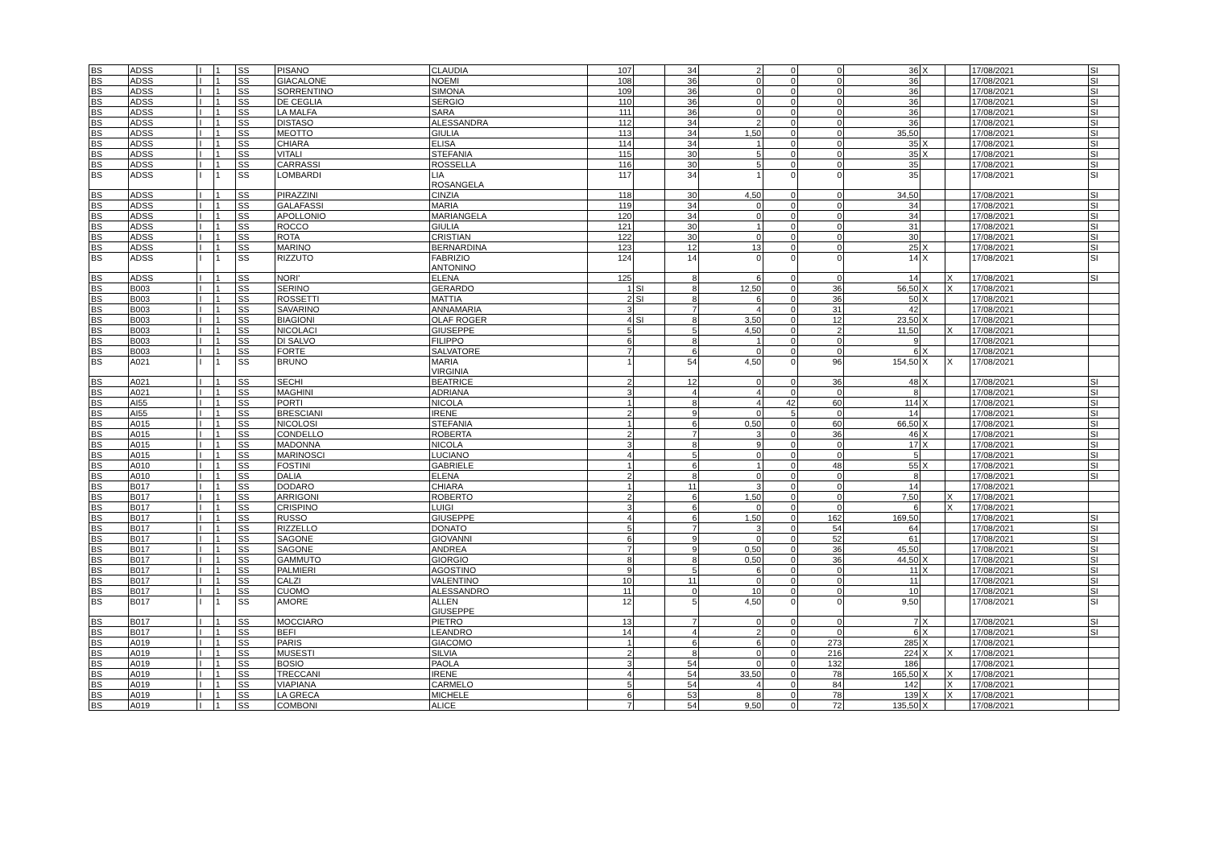| BS | ADSS | I | 1 | SS | PISANO | CLAUDIA | 107 | | 34 | 2 | 0 | 0 | 36 | X | | 17/08/2021 | SI |
| BS | ADSS | I | 1 | SS | GIACALONE | NOEMI | 108 | | 36 | 0 | 0 | 0 | 36 | | | 17/08/2021 | SI |
| BS | ADSS | I | 1 | SS | SORRENTINO | SIMONA | 109 | | 36 | 0 | 0 | 0 | 36 | | | 17/08/2021 | SI |
| BS | ADSS | I | 1 | SS | DE CEGLIA | SERGIO | 110 | | 36 | 0 | 0 | 0 | 36 | | | 17/08/2021 | SI |
| BS | ADSS | I | 1 | SS | LA MALFA | SARA | 111 | | 36 | 0 | 0 | 0 | 36 | | | 17/08/2021 | SI |
| BS | ADSS | I | 1 | SS | DISTASO | ALESSANDRA | 112 | | 34 | 2 | 0 | 0 | 36 | | | 17/08/2021 | SI |
| BS | ADSS | I | 1 | SS | MEOTTO | GIULIA | 113 | | 34 | 1,50 | 0 | 0 | 35,50 | | | 17/08/2021 | SI |
| BS | ADSS | I | 1 | SS | CHIARA | ELISA | 114 | | 34 | 1 | 0 | 0 | 35 | X | | 17/08/2021 | SI |
| BS | ADSS | I | 1 | SS | VITALI | STEFANIA | 115 | | 30 | 5 | 0 | 0 | 35 | X | | 17/08/2021 | SI |
| BS | ADSS | I | 1 | SS | CARRASSI | ROSSELLA | 116 | | 30 | 5 | 0 | 0 | 35 | | | 17/08/2021 | SI |
| BS | ADSS | I | 1 | SS | LOMBARDI | LIA ROSANGELA | 117 | | 34 | 1 | 0 | 0 | 35 | | | 17/08/2021 | SI |
| BS | ADSS | I | 1 | SS | PIRAZZINI | CINZIA | 118 | | 30 | 4,50 | 0 | 0 | 34,50 | | | 17/08/2021 | SI |
| BS | ADSS | I | 1 | SS | GALAFASSI | MARIA | 119 | | 34 | 0 | 0 | 0 | 34 | | | 17/08/2021 | SI |
| BS | ADSS | I | 1 | SS | APOLLONIO | MARIANGELA | 120 | | 34 | 0 | 0 | 0 | 34 | | | 17/08/2021 | SI |
| BS | ADSS | I | 1 | SS | ROCCO | GIULIA | 121 | | 30 | 1 | 0 | 0 | 31 | | | 17/08/2021 | SI |
| BS | ADSS | I | 1 | SS | ROTA | CRISTIAN | 122 | | 30 | 0 | 0 | 0 | 30 | | | 17/08/2021 | SI |
| BS | ADSS | I | 1 | SS | MARINO | BERNARDINA | 123 | | 12 | 13 | 0 | 0 | 25 | X | | 17/08/2021 | SI |
| BS | ADSS | I | 1 | SS | RIZZUTO | FABRIZIO ANTONINO | 124 | | 14 | 0 | 0 | 0 | 14 | X | | 17/08/2021 | SI |
| BS | ADSS | I | 1 | SS | NORI' | ELENA | 125 | | 8 | 6 | 0 | 0 | 14 | | X | 17/08/2021 | SI |
| BS | B003 | I | 1 | SS | SERINO | GERARDO | 1 | SI | 8 | 12,50 | 0 | 36 | 56,50 | X | X | 17/08/2021 | |
| BS | B003 | I | 1 | SS | ROSSETTI | MATTIA | 2 | SI | 8 | 6 | 0 | 36 | 50 | X | | 17/08/2021 | |
| BS | B003 | I | 1 | SS | SAVARINO | ANNAMARIA | 3 | | 7 | 4 | 0 | 31 | 42 | | | 17/08/2021 | |
| BS | B003 | I | 1 | SS | BIAGIONI | OLAF ROGER | 4 | SI | 8 | 3,50 | 0 | 12 | 23,50 | X | | 17/08/2021 | |
| BS | B003 | I | 1 | SS | NICOLACI | GIUSEPPE | 5 | | 5 | 4,50 | 0 | 2 | 11,50 | | X | 17/08/2021 | |
| BS | B003 | I | 1 | SS | DI SALVO | FILIPPO | 6 | | 8 | 1 | 0 | 0 | 9 | | | 17/08/2021 | |
| BS | B003 | I | 1 | SS | FORTE | SALVATORE | 7 | | 6 | 0 | 0 | 0 | 6 | X | | 17/08/2021 | |
| BS | A021 | I | 1 | SS | BRUNO | MARIA VIRGINIA | 1 | | 54 | 4,50 | 0 | 96 | 154,50 | X | X | 17/08/2021 | |
| BS | A021 | I | 1 | SS | SECHI | BEATRICE | 2 | | 12 | 0 | 0 | 36 | 48 | X | | 17/08/2021 | SI |
| BS | A021 | I | 1 | SS | MAGHINI | ADRIANA | 3 | | 4 | 4 | 0 | 0 | 8 | | | 17/08/2021 | SI |
| BS | AI55 | I | 1 | SS | PORTI | NICOLA | 1 | | 8 | 4 | 42 | 60 | 114 | X | | 17/08/2021 | SI |
| BS | AI55 | I | 1 | SS | BRESCIANI | IRENE | 2 | | 9 | 0 | 5 | 0 | 14 | | | 17/08/2021 | SI |
| BS | A015 | I | 1 | SS | NICOLOSI | STEFANIA | 1 | | 6 | 0,50 | 0 | 60 | 66,50 | X | | 17/08/2021 | SI |
| BS | A015 | I | 1 | SS | CONDELLO | ROBERTA | 2 | | 7 | 3 | 0 | 36 | 46 | X | | 17/08/2021 | SI |
| BS | A015 | I | 1 | SS | MADONNA | NICOLA | 3 | | 8 | 9 | 0 | 0 | 17 | X | | 17/08/2021 | SI |
| BS | A015 | I | 1 | SS | MARINOSCI | LUCIANO | 4 | | 5 | 0 | 0 | 0 | 5 | | | 17/08/2021 | SI |
| BS | A010 | I | 1 | SS | FOSTINI | GABRIELE | 1 | | 6 | 1 | 0 | 48 | 55 | X | | 17/08/2021 | SI |
| BS | A010 | I | 1 | SS | DALIA | ELENA | 2 | | 8 | 0 | 0 | 0 | 8 | | | 17/08/2021 | SI |
| BS | B017 | I | 1 | SS | DODARO | CHIARA | 1 | | 11 | 3 | 0 | 0 | 14 | | | 17/08/2021 | |
| BS | B017 | I | 1 | SS | ARRIGONI | ROBERTO | 2 | | 6 | 1,50 | 0 | 0 | 7,50 | | X | 17/08/2021 | |
| BS | B017 | I | 1 | SS | CRISPINO | LUIGI | 3 | | 6 | 0 | 0 | 0 | 6 | | X | 17/08/2021 | |
| BS | B017 | I | 1 | SS | RUSSO | GIUSEPPE | 4 | | 6 | 1,50 | 0 | 162 | 169,50 | | | 17/08/2021 | SI |
| BS | B017 | I | 1 | SS | RIZZELLO | DONATO | 5 | | 7 | 3 | 0 | 54 | 64 | | | 17/08/2021 | SI |
| BS | B017 | I | 1 | SS | SAGONE | GIOVANNI | 6 | | 9 | 0 | 0 | 52 | 61 | | | 17/08/2021 | SI |
| BS | B017 | I | 1 | SS | SAGONE | ANDREA | 7 | | 9 | 0,50 | 0 | 36 | 45,50 | | | 17/08/2021 | SI |
| BS | B017 | I | 1 | SS | GAMMUTO | GIORGIO | 8 | | 8 | 0,50 | 0 | 36 | 44,50 | X | | 17/08/2021 | SI |
| BS | B017 | I | 1 | SS | PALMIERI | AGOSTINO | 9 | | 5 | 6 | 0 | 0 | 11 | X | | 17/08/2021 | SI |
| BS | B017 | I | 1 | SS | CALZI | VALENTINO | 10 | | 11 | 0 | 0 | 0 | 11 | | | 17/08/2021 | SI |
| BS | B017 | I | 1 | SS | CUOMO | ALESSANDRO | 11 | | 0 | 10 | 0 | 0 | 10 | | | 17/08/2021 | SI |
| BS | B017 | I | 1 | SS | AMORE | ALLEN GIUSEPPE | 12 | | 5 | 4,50 | 0 | 0 | 9,50 | | | 17/08/2021 | SI |
| BS | B017 | I | 1 | SS | MOCCIARO | PIETRO | 13 | | 7 | 0 | 0 | 0 | 7 | X | | 17/08/2021 | SI |
| BS | B017 | I | 1 | SS | BEFI | LEANDRO | 14 | | 4 | 2 | 0 | 0 | 6 | X | | 17/08/2021 | SI |
| BS | A019 | I | 1 | SS | PARIS | GIACOMO | 1 | | 6 | 6 | 0 | 273 | 285 | X | | 17/08/2021 | |
| BS | A019 | I | 1 | SS | MUSESTI | SILVIA | 2 | | 8 | 0 | 0 | 216 | 224 | X | X | 17/08/2021 | |
| BS | A019 | I | 1 | SS | BOSIO | PAOLA | 3 | | 54 | 0 | 0 | 132 | 186 | | | 17/08/2021 | |
| BS | A019 | I | 1 | SS | TRECCANI | IRENE | 4 | | 54 | 33,50 | 0 | 78 | 165,50 | X | X | 17/08/2021 | |
| BS | A019 | I | 1 | SS | VIAPIANA | CARMELO | 5 | | 54 | 4 | 0 | 84 | 142 | | X | 17/08/2021 | |
| BS | A019 | I | 1 | SS | LA GRECA | MICHELE | 6 | | 53 | 8 | 0 | 78 | 139 | X | X | 17/08/2021 | |
| BS | A019 | I | 1 | SS | COMBONI | ALICE | 7 | | 54 | 9,50 | 0 | 72 | 135,50 | X | | 17/08/2021 | |